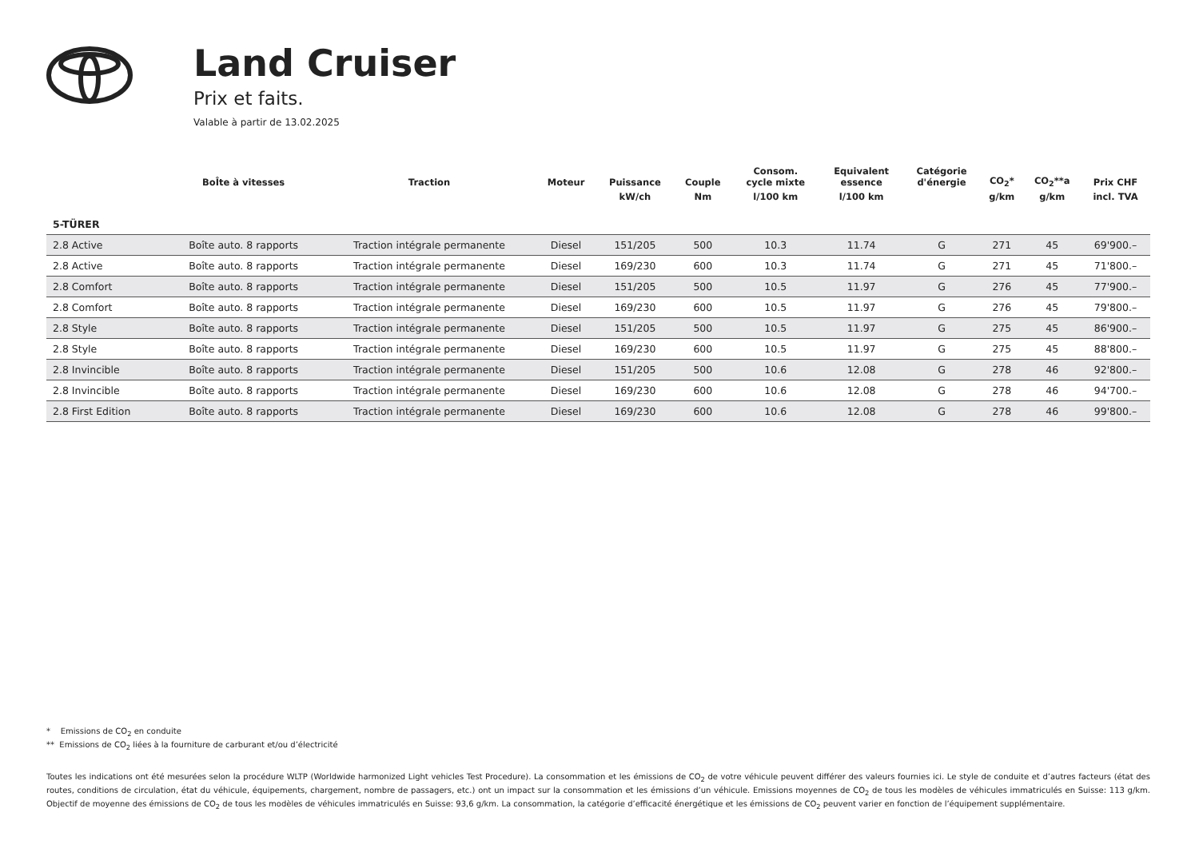Land Cruiser
Prix et faits.
Valable à partir de 13.02.2025
| | BoÎte à vitesses | Traction | Moteur | Puissance | Couple | Consom. cycle mixte | Equivalent essence | Catégorie d'énergie | CO<sub>2</sub>* | CO<sub>2</sub>**a | Prix CHF |
| --- | --- | --- | --- | --- | --- | --- | --- | --- | --- | --- | --- |
| | | | | kW/ch | Nm | l/100 km | l/100 km | | g/km | g/km | incl. TVA |
| 5-TÜRER | | | | | | | | | | | |
| 2.8 Active | Boîte auto. 8 rapports | Traction intégrale permanente | Diesel | 151/205 | 500 | 10.3 | 11.74 | G | 271 | 45 | 69'900.– |
| 2.8 Active | Boîte auto. 8 rapports | Traction intégrale permanente | Diesel | 169/230 | 600 | 10.3 | 11.74 | G | 271 | 45 | 71'800.– |
| 2.8 Comfort | Boîte auto. 8 rapports | Traction intégrale permanente | Diesel | 151/205 | 500 | 10.5 | 11.97 | G | 276 | 45 | 77'900.– |
| 2.8 Comfort | Boîte auto. 8 rapports | Traction intégrale permanente | Diesel | 169/230 | 600 | 10.5 | 11.97 | G | 276 | 45 | 79'800.– |
| 2.8 Style | Boîte auto. 8 rapports | Traction intégrale permanente | Diesel | 151/205 | 500 | 10.5 | 11.97 | G | 275 | 45 | 86'900.– |
| 2.8 Style | Boîte auto. 8 rapports | Traction intégrale permanente | Diesel | 169/230 | 600 | 10.5 | 11.97 | G | 275 | 45 | 88'800.– |
| 2.8 Invincible | Boîte auto. 8 rapports | Traction intégrale permanente | Diesel | 151/205 | 500 | 10.6 | 12.08 | G | 278 | 46 | 92'800.– |
| 2.8 Invincible | Boîte auto. 8 rapports | Traction intégrale permanente | Diesel | 169/230 | 600 | 10.6 | 12.08 | G | 278 | 46 | 94'700.– |
| 2.8 First Edition | Boîte auto. 8 rapports | Traction intégrale permanente | Diesel | 169/230 | 600 | 10.6 | 12.08 | G | 278 | 46 | 99'800.– |
* Emissions de CO<sub>2</sub> en conduite
** Emissions de CO<sub>2</sub> liées à la fourniture de carburant et/ou d’électricité
Toutes les indications ont été mesurées selon la procédure WLTP (Worldwide harmonized Light vehicles Test Procedure). La consommation et les émissions de CO<sub>2</sub> de votre véhicule peuvent différer des valeurs fournies ici. Le style de conduite et d’autres facteurs (état des routes, conditions de circulation, état du véhicule, équipements, chargement, nombre de passagers, etc.) ont un impact sur la consommation et les émissions d’un véhicule. Emissions moyennes de CO<sub>2</sub> de tous les modèles de véhicules immatriculés en Suisse: 113 g/km. Objectif de moyenne des émissions de CO<sub>2</sub> de tous les modèles de véhicules immatriculés en Suisse: 93,6 g/km. La consommation, la catégorie d’efficacité énergétique et les émissions de CO<sub>2</sub> peuvent varier en fonction de l’équipement supplémentaire.